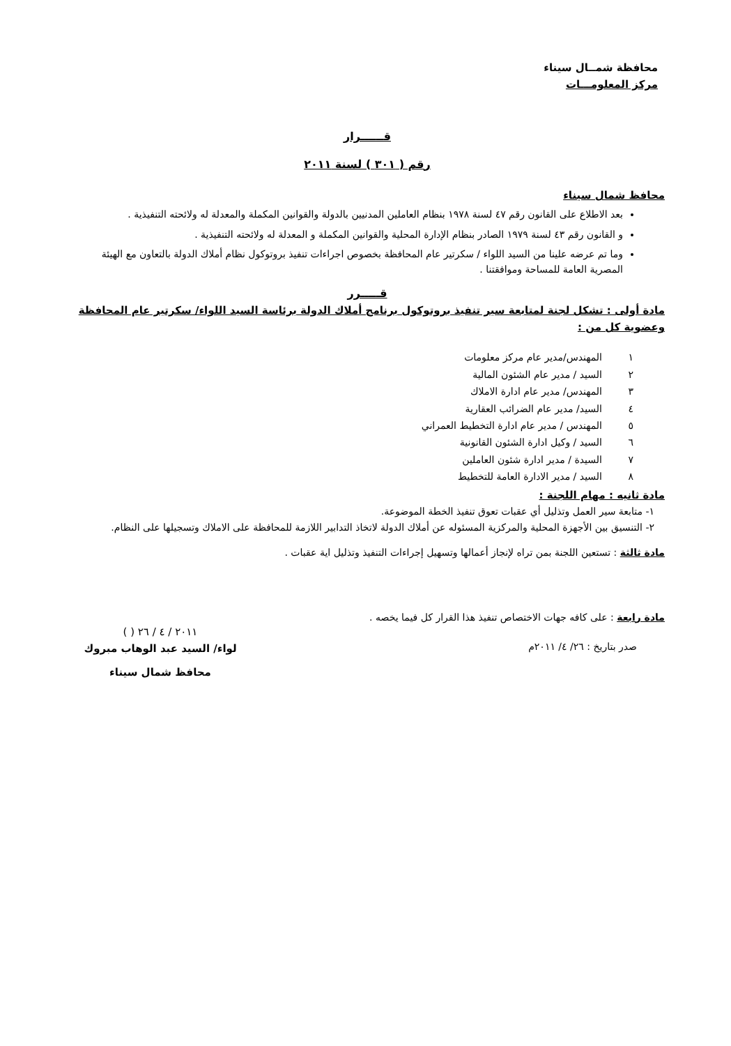محافظة شمــال سيناء
مركز المعلومـــات
قــــــرار
رقم ( ٣٠١ ) لسنة ٢٠١١
محافظ شمال سيناء
بعد الاطلاع على القانون رقم ٤٧ لسنة ١٩٧٨ بنظام العاملين المدنيين بالدولة والقوانين المكملة والمعدلة له ولائحته التنفيذية .
و القانون رقم ٤٣ لسنة ١٩٧٩ الصادر بنظام الإدارة المحلية والقوانين المكملة و المعدلة له ولائحته التنفيذية .
وما تم عرضه علينا من السيد اللواء / سكرتير عام المحافظة بخصوص اجراءات تنفيذ بروتوكول نظام أملاك الدولة بالتعاون مع الهيئة المصرية العامة للمساحة وموافقتنا .
قـــــرر
مادة أولى : تشكل لجنة لمتابعة سير تنفيذ بروتوكول برنامج أملاك الدولة برئاسة السيد اللواء/ سكرتير عام المحافظة وعضوية كل من :
١ المهندس/مدير عام مركز معلومات
٢ السيد / مدير عام الشئون المالية
٣ المهندس/ مدير عام ادارة الاملاك
٤ السيد/ مدير عام الضرائب العقارية
٥ المهندس / مدير عام ادارة التخطيط العمراني
٦ السيد / وكيل ادارة الشئون القانونية
٧ السيدة / مدير ادارة شئون العاملين
٨ السيد / مدير الادارة العامة للتخطيط
مادة ثانيه : مهام اللجنة :
١- متابعة سير العمل وتذليل أي عقبات تعوق تنفيذ الخطة الموضوعة.
٢- التنسيق بين الأجهزة المحلية والمركزية المسئوله عن أملاك الدولة لاتخاذ التدابير اللازمة للمحافظة على الاملاك وتسجيلها على النظام.
مادة ثالثة : تستعين اللجنة بمن تراه لإنجاز أعمالها وتسهيل إجراءات التنفيذ وتذليل اية عقبات .
مادة رابعة : على كافه جهات الاختصاص تنفيذ هذا القرار كل فيما يخصه .
صدر بتاريخ : ٢٦/ ٤/ ٢٠١١م
٢٠١١ / ٤ / ٢٦ ( )
لواء/ السيد عبد الوهاب مبروك
محافظ شمال سيناء